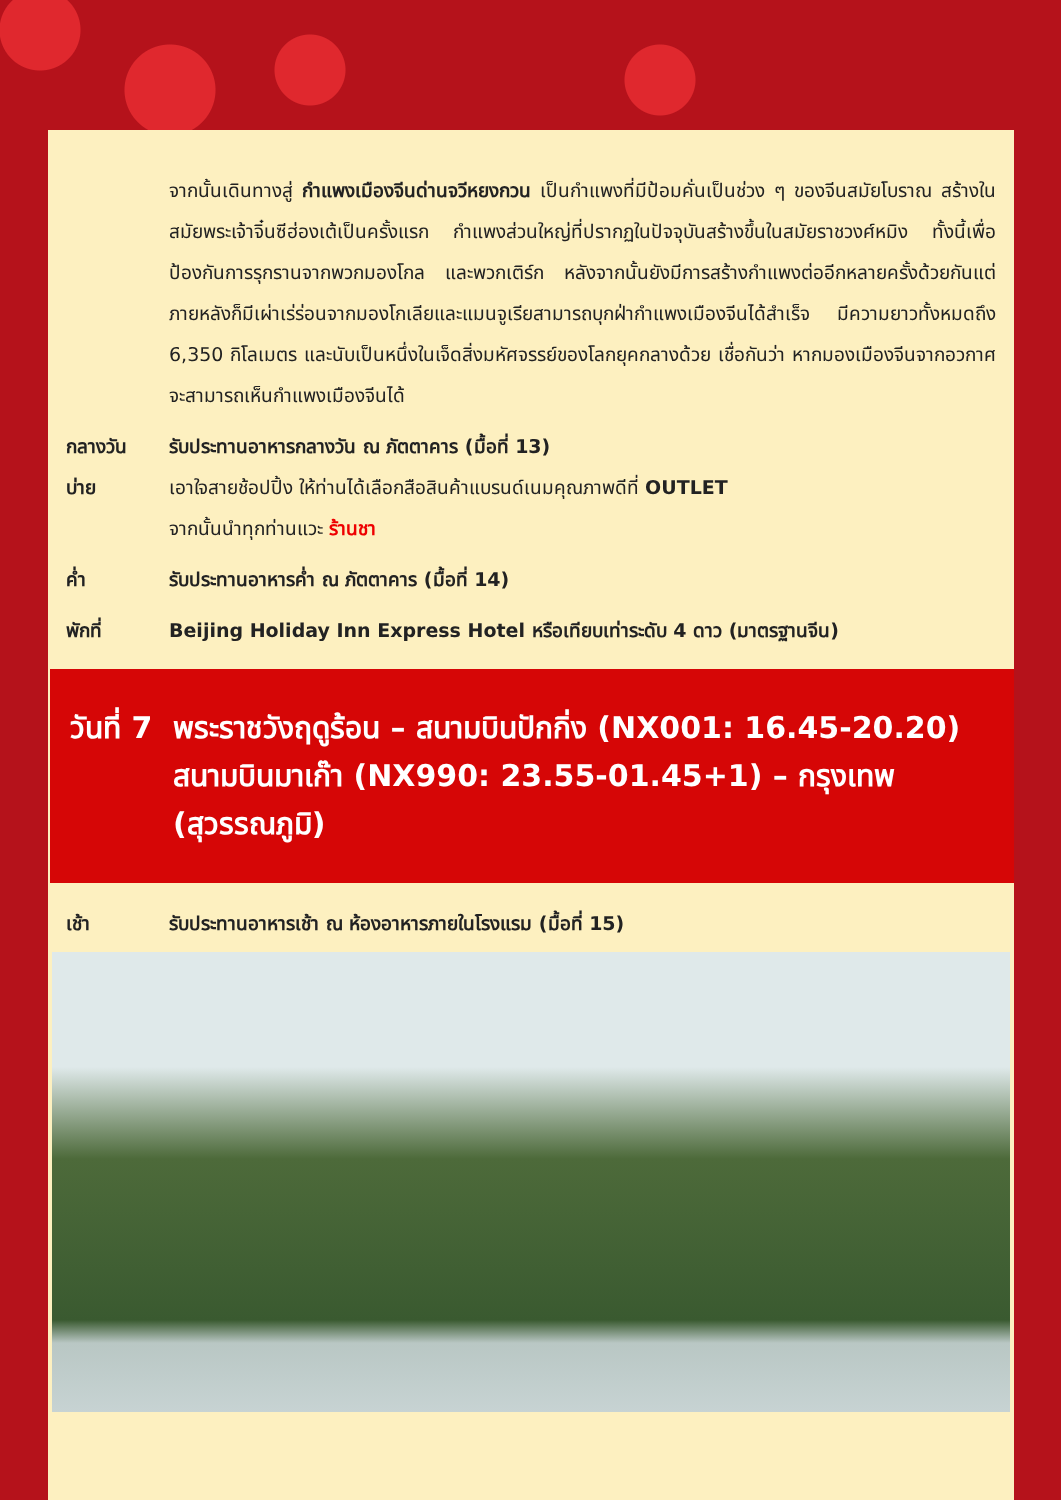จากนั้นเดินทางสู่ กำแพงเมืองจีนด่านจวีหยงกวน เป็นกำแพงที่มีป้อมคั่นเป็นช่วง ๆ ของจีนสมัยโบราณ สร้างในสมัยพระเจ้าจิ๋นซีฮ่องเต้เป็นครั้งแรก กำแพงส่วนใหญ่ที่ปรากฏในปัจจุบันสร้างขึ้นในสมัยราชวงศ์หมิง ทั้งนี้เพื่อป้องกันการรุกรานจากพวกมองโกล และพวกเติร์ก หลังจากนั้นยังมีการสร้างกำแพงต่ออีกหลายครั้งด้วยกันแต่ภายหลังก็มีเผ่าเร่ร่อนจากมองโกเลียและแมนจูเรียสามารถบุกฝ่ากำแพงเมืองจีนได้สำเร็จ มีความยาวทั้งหมดถึง 6,350 กิโลเมตร และนับเป็นหนึ่งในเจ็ดสิ่งมหัศจรรย์ของโลกยุคกลางด้วย เชื่อกันว่า หากมองเมืองจีนจากอวกาศจะสามารถเห็นกำแพงเมืองจีนได้
กลางวัน รับประทานอาหารกลางวัน ณ ภัตตาคาร (มื้อที่ 13)
บ่าย เอาใจสายช้อปปิ้ง ให้ท่านได้เลือกสือสินค้าแบรนด์เนมคุณภาพดีที่ OUTLET
จากนั้นนำทุกท่านแวะ ร้านชา
ค่ำ รับประทานอาหารค่ำ ณ ภัตตาคาร (มื้อที่ 14)
พักที่ Beijing Holiday Inn Express Hotel หรือเทียบเท่าระดับ 4 ดาว (มาตรฐานจีน)
วันที่ 7
พระราชวังฤดูร้อน – สนามบินปักกิ่ง (NX001: 16.45-20.20) สนามบินมาเก๊า (NX990: 23.55-01.45+1) – กรุงเทพ (สุวรรณภูมิ)
เช้า รับประทานอาหารเช้า ณ ห้องอาหารภายในโรงแรม (มื้อที่ 15)